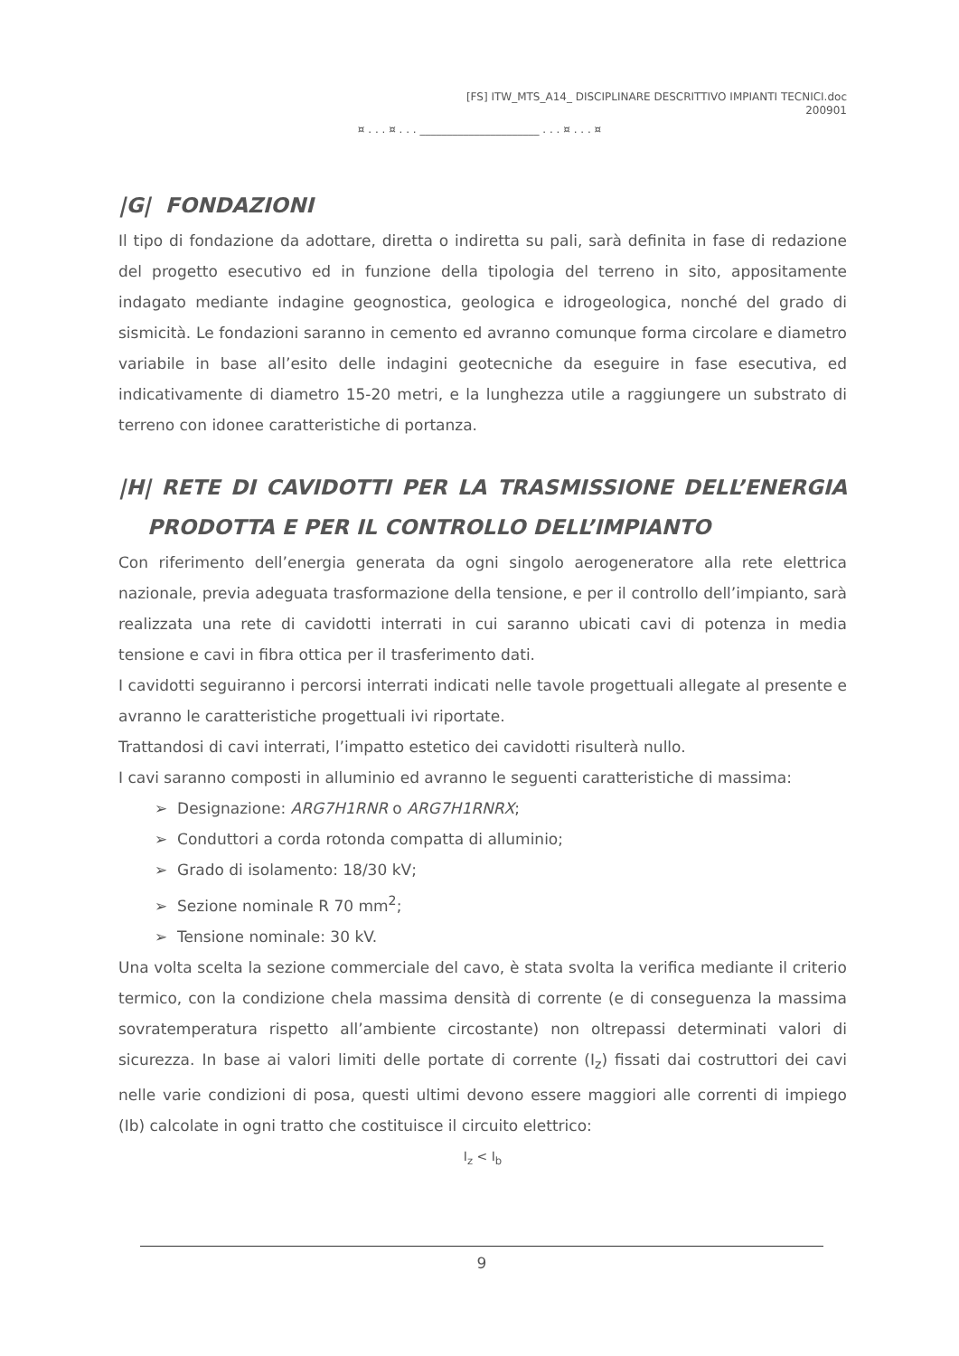[FS] ITW_MTS_A14_ DISCIPLINARE DESCRITTIVO IMPIANTI TECNICI.doc
200901
¤ . . . ¤ . . . ______________________ . . . ¤ . . . ¤
|G| FONDAZIONI
Il tipo di fondazione da adottare, diretta o indiretta su pali, sarà definita in fase di redazione del progetto esecutivo ed in funzione della tipologia del terreno in sito, appositamente indagato mediante indagine geognostica, geologica e idrogeologica, nonché del grado di sismicità. Le fondazioni saranno in cemento ed avranno comunque forma circolare e diametro variabile in base all’esito delle indagini geotecniche da eseguire in fase esecutiva, ed indicativamente di diametro 15-20 metri, e la lunghezza utile a raggiungere un substrato di terreno con idonee caratteristiche di portanza.
|H| RETE DI CAVIDOTTI PER LA TRASMISSIONE DELL’ENERGIA PRODOTTA E PER IL CONTROLLO DELL’IMPIANTO
Con riferimento dell’energia generata da ogni singolo aerogeneratore alla rete elettrica nazionale, previa adeguata trasformazione della tensione, e per il controllo dell’impianto, sarà realizzata una rete di cavidotti interrati in cui saranno ubicati cavi di potenza in media tensione e cavi in fibra ottica per il trasferimento dati.
I cavidotti seguiranno i percorsi interrati indicati nelle tavole progettuali allegate al presente e avranno le caratteristiche progettuali ivi riportate.
Trattandosi di cavi interrati, l’impatto estetico dei cavidotti risulterà nullo.
I cavi saranno composti in alluminio ed avranno le seguenti caratteristiche di massima:
➢ Designazione: ARG7H1RNR o ARG7H1RNRX;
➢ Conduttori a corda rotonda compatta di alluminio;
➢ Grado di isolamento: 18/30 kV;
➢ Sezione nominale R 70 mm<sup>2</sup>;
➢ Tensione nominale: 30 kV.
Una volta scelta la sezione commerciale del cavo, è stata svolta la verifica mediante il criterio termico, con la condizione chela massima densità di corrente (e di conseguenza la massima sovratemperatura rispetto all’ambiente circostante) non oltrepassi determinati valori di sicurezza. In base ai valori limiti delle portate di corrente (I<sub>z</sub>) fissati dai costruttori dei cavi nelle varie condizioni di posa, questi ultimi devono essere maggiori alle correnti di impiego (Ib) calcolate in ogni tratto che costituisce il circuito elettrico:
I<sub>z</sub> < I<sub>b</sub>
9